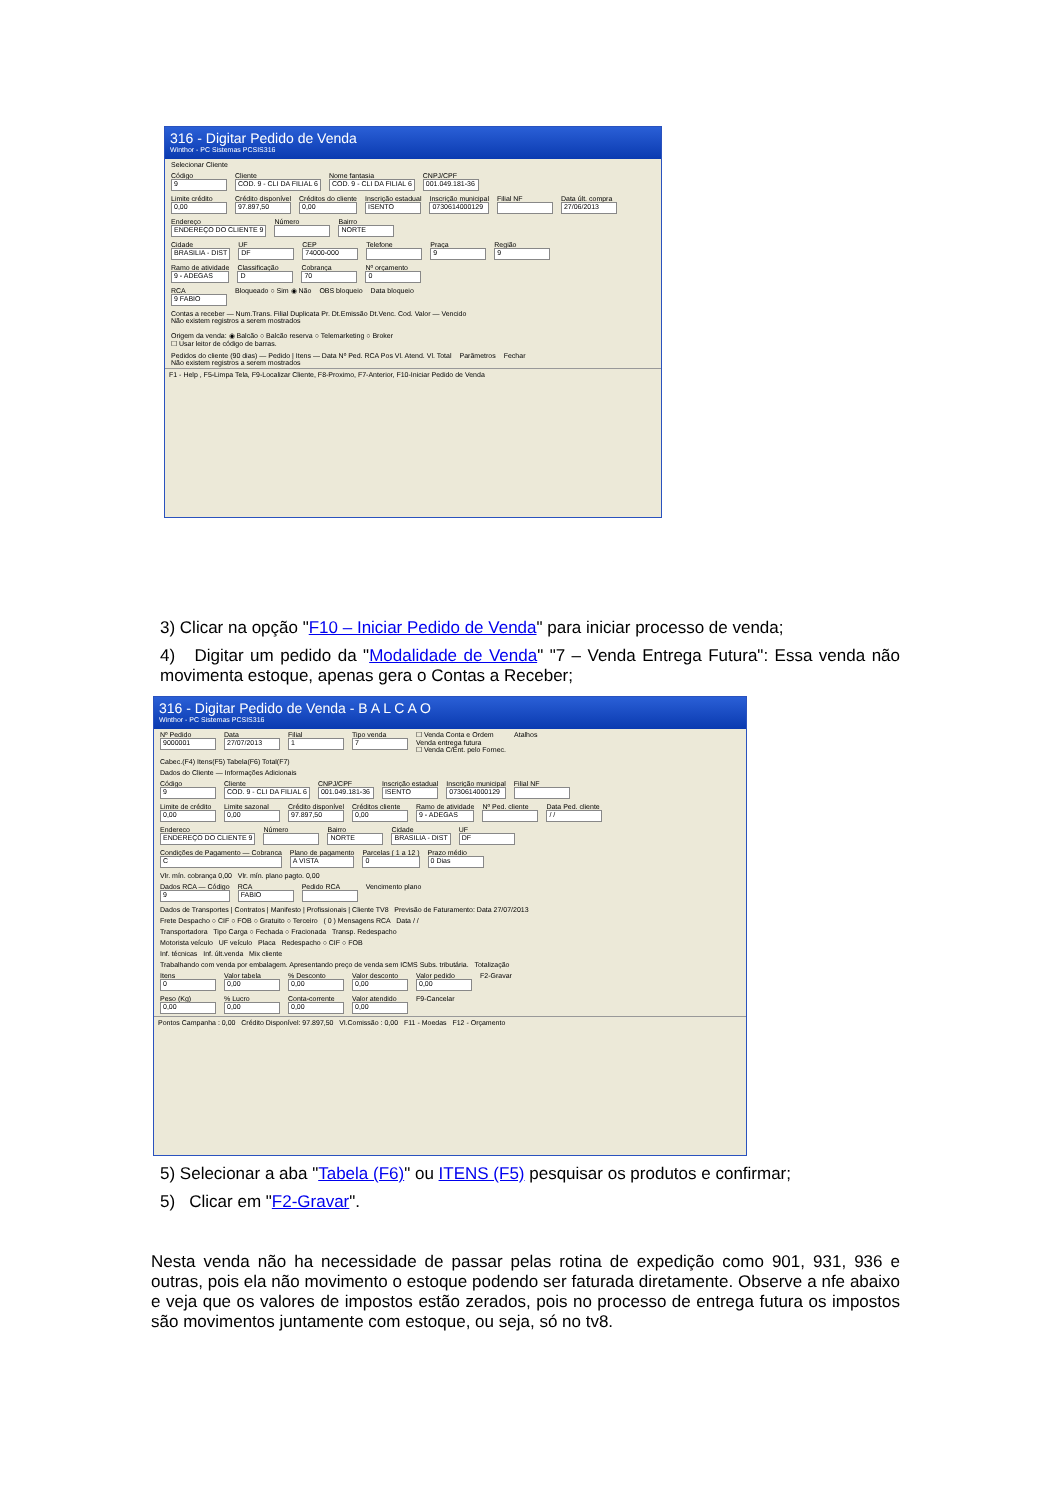316 - Digitar Pedido de Venda
Winthor - PC Sistemas PCSIS316
Selecionar Cliente
Código
9
Cliente
COD. 9 - CLI DA FILIAL 6
Nome fantasia
COD. 9 - CLI DA FILIAL 6
CNPJ/CPF
001.049.181-36
Limite crédito
0,00
Crédito disponível
97.897,50
Créditos do cliente
0,00
Inscrição estadual
ISENTO
Inscrição municipal
0730614000129
Filial NF
Data últ. compra
27/06/2013
Endereço
ENDEREÇO DO CLIENTE 9
Número
Bairro
NORTE
Cidade
BRASILIA - DIST
UF
DF
CEP
74000-000
Telefone
Praça
9
Região
9
Ramo de atividade
9 - ADEGAS
Classificação
D
Cobrança
70
Nº orçamento
0
RCA
9 FABIO
Bloqueado ○ Sim ◉ Não
OBS bloqueio
Data bloqueio
Contas a receber — Num.Trans. Filial Duplicata Pr. Dt.Emissão Dt.Venc. Cod. Valor — Vencido
Não existem registros a serem mostrados
Origem da venda: ◉ Balcão ○ Balcão reserva ○ Telemarketing ○ Broker
☐ Usar leitor de código de barras.
Pedidos do cliente (90 dias) — Pedido | Itens — Data Nº Ped. RCA Pos Vl. Atend. Vl. Total
Não existem registros a serem mostrados
Parâmetros
Fechar
F1 - Help , F5-Limpa Tela, F9-Localizar Cliente, F8-Proximo, F7-Anterior, F10-Iniciar Pedido de Venda
3) Clicar na opção "F10 – Iniciar Pedido de Venda" para iniciar processo de venda;
4) Digitar um pedido da "Modalidade de Venda" "7 – Venda Entrega Futura": Essa venda não movimenta estoque, apenas gera o Contas a Receber;
316 - Digitar Pedido de Venda - B A L C A O
Winthor - PC Sistemas PCSIS316
Nº Pedido
9000001
Data
27/07/2013
Filial
1
Tipo venda
7
☐ Venda Conta e Ordem
Venda entrega futura
☐ Venda C/Ent. pelo Fornec.
Atalhos
Cabec.(F4) Itens(F5) Tabela(F6) Total(F7)
Dados do Cliente — Informações Adicionais
Código
9
Cliente
COD. 9 - CLI DA FILIAL 6
CNPJ/CPF
001.049.181-36
Inscrição estadual
ISENTO
Inscrição municipal
0730614000129
Filial NF
Limite de crédito
0,00
Limite sazonal
0,00
Crédito disponível
97.897,50
Créditos cliente
0,00
Ramo de atividade
9 - ADEGAS
Nº Ped. cliente
Data Ped. cliente
/ /
Endereco
ENDEREÇO DO CLIENTE 9
Número
Bairro
NORTE
Cidade
BRASILIA - DIST
UF
DF
Condições de Pagamento — Cobranca
C
Plano de pagamento
A VISTA
Parcelas ( 1 a 12 )
0
Prazo médio
0 Dias
Vlr. mín. cobrança 0,00 Vlr. mín. plano pagto. 0,00
Dados RCA — Código
9
RCA
FABIO
Pedido RCA
Vencimento plano
Dados de Transportes | Contratos | Manifesto | Profissionais | Cliente TV8 Previsão de Faturamento: Data 27/07/2013
Frete Despacho ○ CIF ○ FOB ○ Gratuito ○ Terceiro ( 0 ) Mensagens RCA Data / /
Transportadora Tipo Carga ○ Fechada ○ Fracionada Transp. Redespacho
Motorista veículo UF veículo Placa Redespacho ○ CIF ○ FOB
Inf. técnicas Inf. últ.venda Mix cliente
Trabalhando com venda por embalagem. Apresentando preço de venda sem ICMS Subs. tributária. Totalização
Itens
0
Valor tabela
0,00
% Desconto
0,00
Valor desconto
0,00
Valor pedido
0,00
F2-Gravar
Peso (Kg)
0,00
% Lucro
0,00
Conta-corrente
0,00
Valor atendido
0,00
F9-Cancelar
Pontos Campanha : 0,00 Crédito Disponível: 97.897,50 Vl.Comissão : 0,00 F11 - Moedas F12 - Orçamento
5) Selecionar a aba "Tabela (F6)" ou ITENS (F5) pesquisar os produtos e confirmar;
5) Clicar em "F2-Gravar".
Nesta venda não ha necessidade de passar pelas rotina de expedição como 901, 931, 936 e outras, pois ela não movimento o estoque podendo ser faturada diretamente. Observe a nfe abaixo e veja que os valores de impostos estão zerados, pois no processo de entrega futura os impostos são movimentos juntamente com estoque, ou seja, só no tv8.